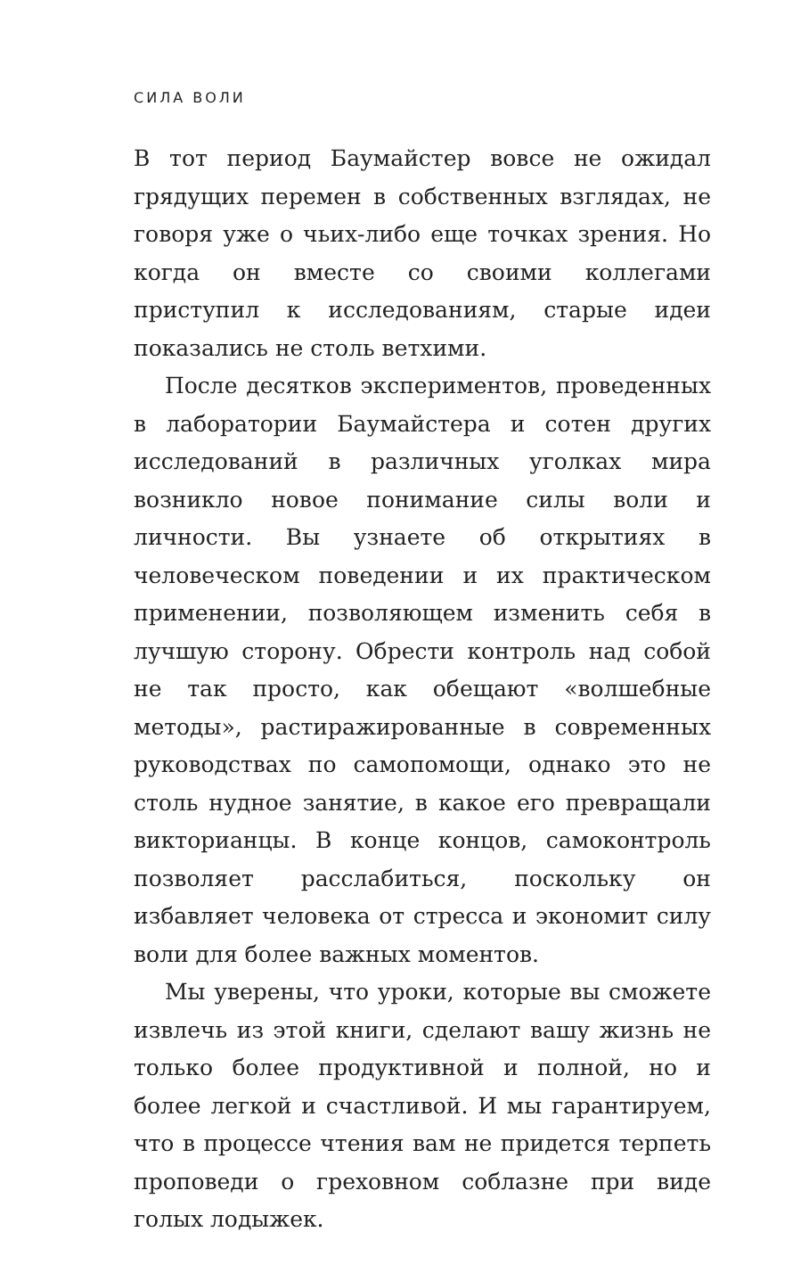СИЛА ВОЛИ
В тот период Баумайстер вовсе не ожидал грядущих перемен в собственных взглядах, не говоря уже о чьих-либо еще точках зрения. Но когда он вместе со своими коллегами приступил к исследованиям, старые идеи показались не столь ветхими.
После десятков экспериментов, проведенных в лаборатории Баумайстера и сотен других исследований в различных уголках мира возникло новое понимание силы воли и личности. Вы узнаете об открытиях в человеческом поведении и их практическом применении, позволяющем изменить себя в лучшую сторону. Обрести контроль над собой не так просто, как обещают «волшебные методы», растиражированные в современных руководствах по самопомощи, однако это не столь нудное занятие, в какое его превращали викторианцы. В конце концов, самоконтроль позволяет расслабиться, поскольку он избавляет человека от стресса и экономит силу воли для более важных моментов.
Мы уверены, что уроки, которые вы сможете извлечь из этой книги, сделают вашу жизнь не только более продуктивной и полной, но и более легкой и счастливой. И мы гарантируем, что в процессе чтения вам не придется терпеть проповеди о греховном соблазне при виде голых лодыжек.